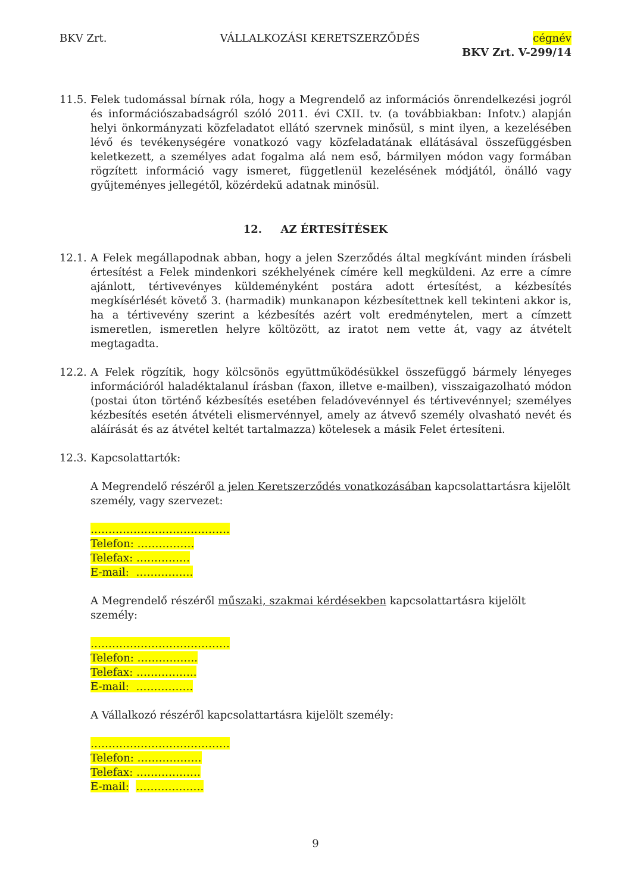BKV Zrt. VÁLLALKOZÁSI KERETSZERZŐDÉS cégnév
BKV Zrt. V-299/14
11.5.
Felek tudomással bírnak róla, hogy a Megrendelő az információs önrendelkezési jogról és információszabadságról szóló 2011. évi CXII. tv. (a továbbiakban: Infotv.) alapján helyi önkormányzati közfeladatot ellátó szervnek minősül, s mint ilyen, a kezelésében lévő és tevékenységére vonatkozó vagy közfeladatának ellátásával összefüggésben keletkezett, a személyes adat fogalma alá nem eső, bármilyen módon vagy formában rögzített információ vagy ismeret, függetlenül kezelésének módjától, önálló vagy gyűjteményes jellegétől, közérdekű adatnak minősül.
12. AZ ÉRTESÍTÉSEK
12.1.
A Felek megállapodnak abban, hogy a jelen Szerződés által megkívánt minden írásbeli értesítést a Felek mindenkori székhelyének címére kell megküldeni. Az erre a címre ajánlott, tértivevényes küldeményként postára adott értesítést, a kézbesítés megkísérlését követő 3. (harmadik) munkanapon kézbesítettnek kell tekinteni akkor is, ha a tértivevény szerint a kézbesítés azért volt eredménytelen, mert a címzett ismeretlen, ismeretlen helyre költözött, az iratot nem vette át, vagy az átvételt megtagadta.
12.2.
A Felek rögzítik, hogy kölcsönös együttműködésükkel összefüggő bármely lényeges információról haladéktalanul írásban (faxon, illetve e-mailben), visszaigazolható módon (postai úton történő kézbesítés esetében feladóvevénnyel és tértivevénnyel; személyes kézbesítés esetén átvételi elismervénnyel, amely az átvevő személy olvasható nevét és aláírását és az átvétel keltét tartalmazza) kötelesek a másik Felet értesíteni.
12.3.
Kapcsolattartók:
A Megrendelő részéről a jelen Keretszerződés vonatkozásában kapcsolattartásra kijelölt személy, vagy szervezet:
…………………………………
Telefon: …………….
Telefax: ……………
E-mail: …………….
A Megrendelő részéről műszaki, szakmai kérdésekben kapcsolattartásra kijelölt személy:
…………………………………
Telefon: ……………..
Telefax: ……………..
E-mail: …………….
A Vállalkozó részéről kapcsolattartásra kijelölt személy:
…………………………………
Telefon: ………………
Telefax: ………………
E-mail: ……………….
9